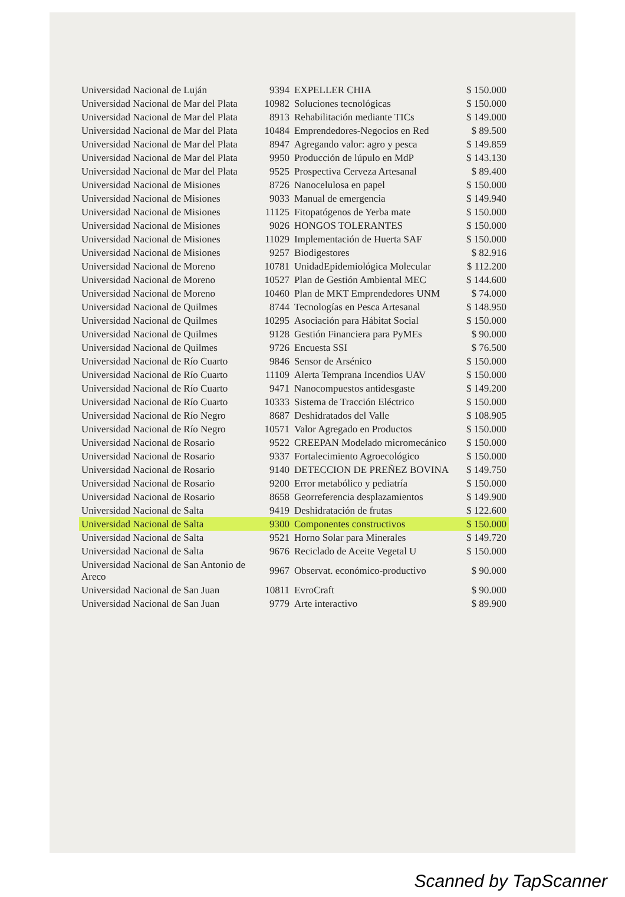| Universidad Nacional de Luján | 9394 | EXPELLER CHIA | $ 150.000 |
| Universidad Nacional de Mar del Plata | 10982 | Soluciones tecnológicas | $ 150.000 |
| Universidad Nacional de Mar del Plata | 8913 | Rehabilitación mediante TICs | $ 149.000 |
| Universidad Nacional de Mar del Plata | 10484 | Emprendedores-Negocios en Red | $ 89.500 |
| Universidad Nacional de Mar del Plata | 8947 | Agregando valor: agro y pesca | $ 149.859 |
| Universidad Nacional de Mar del Plata | 9950 | Producción de lúpulo en MdP | $ 143.130 |
| Universidad Nacional de Mar del Plata | 9525 | Prospectiva Cerveza Artesanal | $ 89.400 |
| Universidad Nacional de Misiones | 8726 | Nanocelulosa en papel | $ 150.000 |
| Universidad Nacional de Misiones | 9033 | Manual de emergencia | $ 149.940 |
| Universidad Nacional de Misiones | 11125 | Fitopatógenos de Yerba mate | $ 150.000 |
| Universidad Nacional de Misiones | 9026 | HONGOS TOLERANTES | $ 150.000 |
| Universidad Nacional de Misiones | 11029 | Implementación de Huerta SAF | $ 150.000 |
| Universidad Nacional de Misiones | 9257 | Biodigestores | $ 82.916 |
| Universidad Nacional de Moreno | 10781 | UnidadEpidemiológica Molecular | $ 112.200 |
| Universidad Nacional de Moreno | 10527 | Plan de Gestión Ambiental MEC | $ 144.600 |
| Universidad Nacional de Moreno | 10460 | Plan de MKT Emprendedores UNM | $ 74.000 |
| Universidad Nacional de Quilmes | 8744 | Tecnologías en Pesca Artesanal | $ 148.950 |
| Universidad Nacional de Quilmes | 10295 | Asociación para Hábitat Social | $ 150.000 |
| Universidad Nacional de Quilmes | 9128 | Gestión Financiera para PyMEs | $ 90.000 |
| Universidad Nacional de Quilmes | 9726 | Encuesta SSI | $ 76.500 |
| Universidad Nacional de Río Cuarto | 9846 | Sensor de Arsénico | $ 150.000 |
| Universidad Nacional de Río Cuarto | 11109 | Alerta Temprana Incendios UAV | $ 150.000 |
| Universidad Nacional de Río Cuarto | 9471 | Nanocompuestos antidesgaste | $ 149.200 |
| Universidad Nacional de Río Cuarto | 10333 | Sistema de Tracción Eléctrico | $ 150.000 |
| Universidad Nacional de Río Negro | 8687 | Deshidratados del Valle | $ 108.905 |
| Universidad Nacional de Río Negro | 10571 | Valor Agregado en Productos | $ 150.000 |
| Universidad Nacional de Rosario | 9522 | CREEPAN Modelado micromecánico | $ 150.000 |
| Universidad Nacional de Rosario | 9337 | Fortalecimiento Agroecológico | $ 150.000 |
| Universidad Nacional de Rosario | 9140 | DETECCION DE PREÑEZ BOVINA | $ 149.750 |
| Universidad Nacional de Rosario | 9200 | Error metabólico y pediatría | $ 150.000 |
| Universidad Nacional de Rosario | 8658 | Georreferencia desplazamientos | $ 149.900 |
| Universidad Nacional de Salta | 9419 | Deshidratación de frutas | $ 122.600 |
| Universidad Nacional de Salta | 9300 | Componentes constructivos | $ 150.000 |
| Universidad Nacional de Salta | 9521 | Horno Solar para Minerales | $ 149.720 |
| Universidad Nacional de Salta | 9676 | Reciclado de Aceite Vegetal U | $ 150.000 |
| Universidad Nacional de San Antonio de Areco | 9967 | Observat. económico-productivo | $ 90.000 |
| Universidad Nacional de San Juan | 10811 | EvroCraft | $ 90.000 |
| Universidad Nacional de San Juan | 9779 | Arte interactivo | $ 89.900 |
Scanned by TapScanner